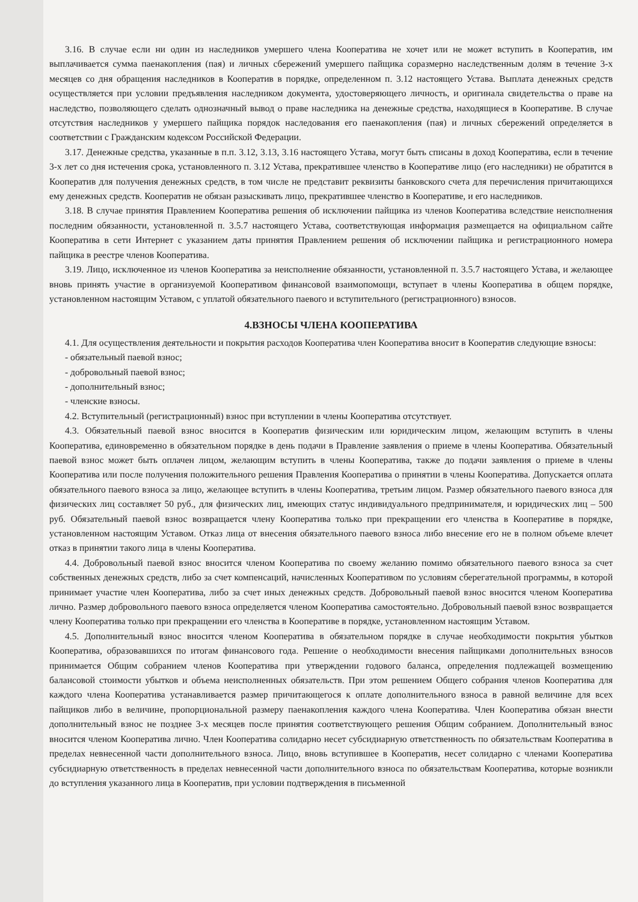3.16. В случае если ни один из наследников умершего члена Кооператива не хочет или не может вступить в Кооператив, им выплачивается сумма паенакопления (пая) и личных сбережений умершего пайщика соразмерно наследственным долям в течение 3-х месяцев со дня обращения наследников в Кооператив в порядке, определенном п. 3.12 настоящего Устава. Выплата денежных средств осуществляется при условии предъявления наследником документа, удостоверяющего личность, и оригинала свидетельства о праве на наследство, позволяющего сделать однозначный вывод о праве наследника на денежные средства, находящиеся в Кооперативе. В случае отсутствия наследников у умершего пайщика порядок наследования его паенакопления (пая) и личных сбережений определяется в соответствии с Гражданским кодексом Российской Федерации.
3.17. Денежные средства, указанные в п.п. 3.12, 3.13, 3.16 настоящего Устава, могут быть списаны в доход Кооператива, если в течение 3-х лет со дня истечения срока, установленного п. 3.12 Устава, прекратившее членство в Кооперативе лицо (его наследники) не обратится в Кооператив для получения денежных средств, в том числе не представит реквизиты банковского счета для перечисления причитающихся ему денежных средств. Кооператив не обязан разыскивать лицо, прекратившее членство в Кооперативе, и его наследников.
3.18. В случае принятия Правлением Кооператива решения об исключении пайщика из членов Кооператива вследствие неисполнения последним обязанности, установленной п. 3.5.7 настоящего Устава, соответствующая информация размещается на официальном сайте Кооператива в сети Интернет с указанием даты принятия Правлением решения об исключении пайщика и регистрационного номера пайщика в реестре членов Кооператива.
3.19. Лицо, исключенное из членов Кооператива за неисполнение обязанности, установленной п. 3.5.7 настоящего Устава, и желающее вновь принять участие в организуемой Кооперативом финансовой взаимопомощи, вступает в члены Кооператива в общем порядке, установленном настоящим Уставом, с уплатой обязательного паевого и вступительного (регистрационного) взносов.
4.ВЗНОСЫ ЧЛЕНА КООПЕРАТИВА
4.1. Для осуществления деятельности и покрытия расходов Кооператива член Кооператива вносит в Кооператив следующие взносы:
- обязательный паевой взнос;
- добровольный паевой взнос;
- дополнительный взнос;
- членские взносы.
4.2. Вступительный (регистрационный) взнос при вступлении в члены Кооператива отсутствует.
4.3. Обязательный паевой взнос вносится в Кооператив физическим или юридическим лицом, желающим вступить в члены Кооператива, единовременно в обязательном порядке в день подачи в Правление заявления о приеме в члены Кооператива. Обязательный паевой взнос может быть оплачен лицом, желающим вступить в члены Кооператива, также до подачи заявления о приеме в члены Кооператива или после получения положительного решения Правления Кооператива о принятии в члены Кооператива. Допускается оплата обязательного паевого взноса за лицо, желающее вступить в члены Кооператива, третьим лицом. Размер обязательного паевого взноса для физических лиц составляет 50 руб., для физических лиц, имеющих статус индивидуального предпринимателя, и юридических лиц – 500 руб. Обязательный паевой взнос возвращается члену Кооператива только при прекращении его членства в Кооперативе в порядке, установленном настоящим Уставом. Отказ лица от внесения обязательного паевого взноса либо внесение его не в полном объеме влечет отказ в принятии такого лица в члены Кооператива.
4.4. Добровольный паевой взнос вносится членом Кооператива по своему желанию помимо обязательного паевого взноса за счет собственных денежных средств, либо за счет компенсаций, начисленных Кооперативом по условиям сберегательной программы, в которой принимает участие член Кооператива, либо за счет иных денежных средств. Добровольный паевой взнос вносится членом Кооператива лично. Размер добровольного паевого взноса определяется членом Кооператива самостоятельно. Добровольный паевой взнос возвращается члену Кооператива только при прекращении его членства в Кооперативе в порядке, установленном настоящим Уставом.
4.5. Дополнительный взнос вносится членом Кооператива в обязательном порядке в случае необходимости покрытия убытков Кооператива, образовавшихся по итогам финансового года. Решение о необходимости внесения пайщиками дополнительных взносов принимается Общим собранием членов Кооператива при утверждении годового баланса, определения подлежащей возмещению балансовой стоимости убытков и объема неисполненных обязательств. При этом решением Общего собрания членов Кооператива для каждого члена Кооператива устанавливается размер причитающегося к оплате дополнительного взноса в равной величине для всех пайщиков либо в величине, пропорциональной размеру паенакопления каждого члена Кооператива. Член Кооператива обязан внести дополнительный взнос не позднее 3-х месяцев после принятия соответствующего решения Общим собранием. Дополнительный взнос вносится членом Кооператива лично. Член Кооператива солидарно несет субсидиарную ответственность по обязательствам Кооператива в пределах невнесенной части дополнительного взноса. Лицо, вновь вступившее в Кооператив, несет солидарно с членами Кооператива субсидиарную ответственность в пределах невнесенной части дополнительного взноса по обязательствам Кооператива, которые возникли до вступления указанного лица в Кооператив, при условии подтверждения в письменной